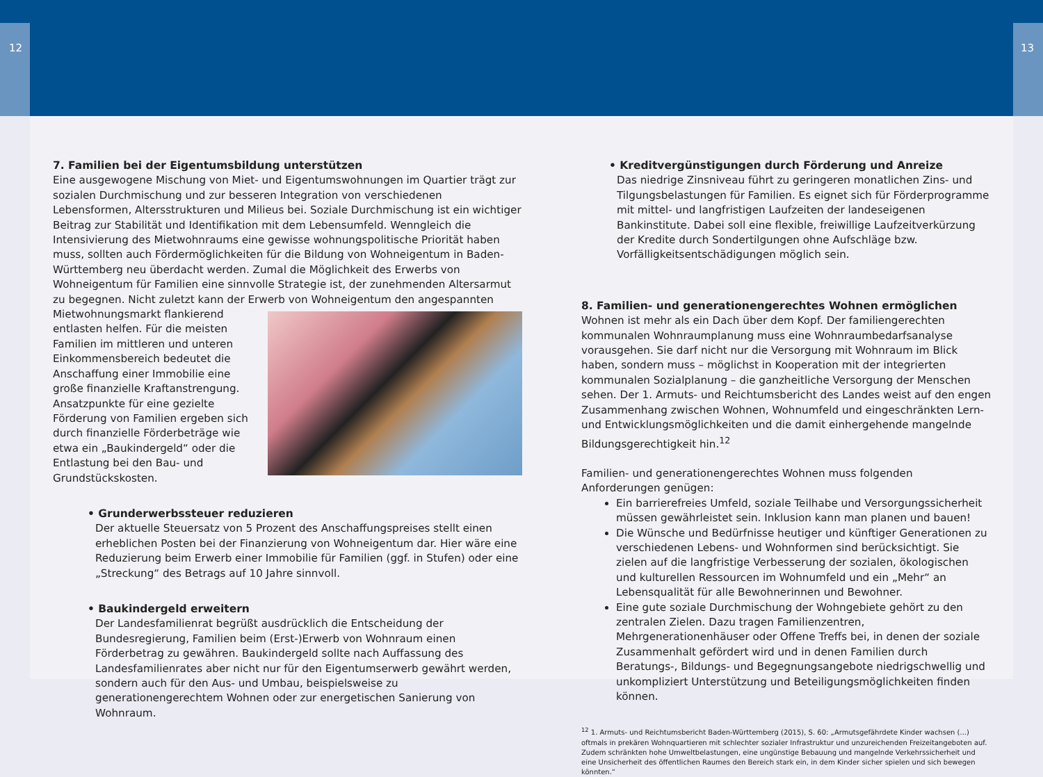12 13
7. Familien bei der Eigentumsbildung unterstützen
Eine ausgewogene Mischung von Miet- und Eigentumswohnungen im Quartier trägt zur sozialen Durchmischung und zur besseren Integration von verschiedenen Lebensformen, Altersstrukturen und Milieus bei. Soziale Durchmischung ist ein wichtiger Beitrag zur Stabilität und Identifikation mit dem Lebensumfeld. Wenngleich die Intensivierung des Mietwohnraums eine gewisse wohnungspolitische Priorität haben muss, sollten auch Fördermöglichkeiten für die Bildung von Wohneigentum in Baden-Württemberg neu überdacht werden. Zumal die Möglichkeit des Erwerbs von Wohneigentum für Familien eine sinnvolle Strategie ist, der zunehmenden Altersarmut zu begegnen. Nicht zuletzt kann der Erwerb von Wohneigentum den angespannten Mietwohnungsmarkt flankierend entlasten helfen. Für die meisten Familien im mittleren und unteren Einkommensbereich bedeutet die Anschaffung einer Immobilie eine große finanzielle Kraftanstrengung. Ansatzpunkte für eine gezielte Förderung von Familien ergeben sich durch finanzielle Förderbeträge wie etwa ein „Baukindergeld“ oder die Entlastung bei den Bau- und Grundstückskosten.
• Grunderwerbssteuer reduzieren
Der aktuelle Steuersatz von 5 Prozent des Anschaffungspreises stellt einen erheblichen Posten bei der Finanzierung von Wohneigentum dar. Hier wäre eine Reduzierung beim Erwerb einer Immobilie für Familien (ggf. in Stufen) oder eine „Streckung“ des Betrags auf 10 Jahre sinnvoll.
• Baukindergeld erweitern
Der Landesfamilienrat begrüßt ausdrücklich die Entscheidung der Bundesregierung, Familien beim (Erst-)Erwerb von Wohnraum einen Förderbetrag zu gewähren. Baukindergeld sollte nach Auffassung des Landesfamilienrates aber nicht nur für den Eigentumserwerb gewährt werden, sondern auch für den Aus- und Umbau, beispielsweise zu generationengerechtem Wohnen oder zur energetischen Sanierung von Wohnraum.
• Kreditvergünstigungen durch Förderung und Anreize
Das niedrige Zinsniveau führt zu geringeren monatlichen Zins- und Tilgungsbelastungen für Familien. Es eignet sich für Förderprogramme mit mittel- und langfristigen Laufzeiten der landeseigenen Bankinstitute. Dabei soll eine flexible, freiwillige Laufzeitverkürzung der Kredite durch Sondertilgungen ohne Aufschläge bzw. Vorfälligkeitsentschädigungen möglich sein.
8. Familien- und generationengerechtes Wohnen ermöglichen
Wohnen ist mehr als ein Dach über dem Kopf. Der familiengerechten kommunalen Wohnraumplanung muss eine Wohnraumbedarfsanalyse vorausgehen. Sie darf nicht nur die Versorgung mit Wohnraum im Blick haben, sondern muss – möglichst in Kooperation mit der integrierten kommunalen Sozialplanung – die ganzheitliche Versorgung der Menschen sehen. Der 1. Armuts- und Reichtumsbericht des Landes weist auf den engen Zusammenhang zwischen Wohnen, Wohnumfeld und eingeschränkten Lern- und Entwicklungsmöglichkeiten und die damit einhergehende mangelnde Bildungsgerechtigkeit hin.<sup>12</sup>
Familien- und generationengerechtes Wohnen muss folgenden Anforderungen genügen:
Ein barrierefreies Umfeld, soziale Teilhabe und Versorgungssicherheit müssen gewährleistet sein. Inklusion kann man planen und bauen!
Die Wünsche und Bedürfnisse heutiger und künftiger Generationen zu verschiedenen Lebens- und Wohnformen sind berücksichtigt. Sie zielen auf die langfristige Verbesserung der sozialen, ökologischen und kulturellen Ressourcen im Wohnumfeld und ein „Mehr“ an Lebensqualität für alle Bewohnerinnen und Bewohner.
Eine gute soziale Durchmischung der Wohngebiete gehört zu den zentralen Zielen. Dazu tragen Familienzentren, Mehrgenerationenhäuser oder Offene Treffs bei, in denen der soziale Zusammenhalt gefördert wird und in denen Familien durch Beratungs-, Bildungs- und Begegnungsangebote niedrigschwellig und unkompliziert Unterstützung und Beteiligungsmöglichkeiten finden können.
<sup>12</sup> 1. Armuts- und Reichtumsbericht Baden-Württemberg (2015), S. 60: „Armutsgefährdete Kinder wachsen (...) oftmals in prekären Wohnquartieren mit schlechter sozialer Infrastruktur und unzureichenden Freizeitangeboten auf. Zudem schränkten hohe Umweltbelastungen, eine ungünstige Bebauung und mangelnde Verkehrssicherheit und eine Unsicherheit des öffentlichen Raumes den Bereich stark ein, in dem Kinder sicher spielen und sich bewegen könnten.“